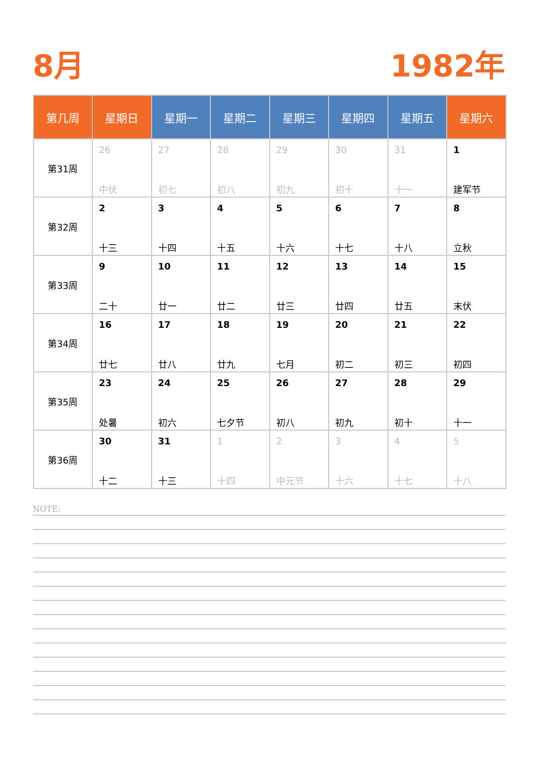8月 1982年
| 第几周 | 星期日 | 星期一 | 星期二 | 星期三 | 星期四 | 星期五 | 星期六 |
| --- | --- | --- | --- | --- | --- | --- | --- |
| 第31周 | 26 中伏 | 27 初七 | 28 初八 | 29 初九 | 30 初十 | 31 十一 | 1 建军节 |
| 第32周 | 2 十三 | 3 十四 | 4 十五 | 5 十六 | 6 十七 | 7 十八 | 8 立秋 |
| 第33周 | 9 二十 | 10 廿一 | 11 廿二 | 12 廿三 | 13 廿四 | 14 廿五 | 15 末伏 |
| 第34周 | 16 廿七 | 17 廿八 | 18 廿九 | 19 七月 | 20 初二 | 21 初三 | 22 初四 |
| 第35周 | 23 处暑 | 24 初六 | 25 七夕节 | 26 初八 | 27 初九 | 28 初十 | 29 十一 |
| 第36周 | 30 十二 | 31 十三 | 1 十四 | 2 中元节 | 3 十六 | 4 十七 | 5 十八 |
NOTE: